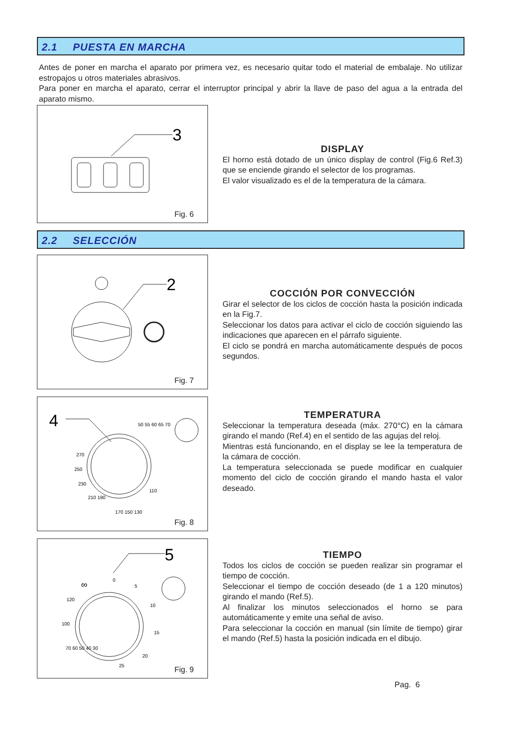2.1 PUESTA EN MARCHA
Antes de poner en marcha el aparato por primera vez, es necesario quitar todo el material de embalaje. No utilizar estropajos u otros materiales abrasivos.
Para poner en marcha el aparato, cerrar el interruptor principal y abrir la llave de paso del agua a la entrada del aparato mismo.
3
Fig. 6
DISPLAY
El horno está dotado de un único display de control (Fig.6 Ref.3) que se enciende girando el selector de los programas.
El valor visualizado es el de la temperatura de la cámara.
2.2 SELECCIÓN
2
Fig. 7
COCCIÓN POR CONVECCIÓN
Girar el selector de los ciclos de cocción hasta la posición indicada en la Fig.7.
Seleccionar los datos para activar el ciclo de cocción siguiendo las indicaciones que aparecen en el párrafo siguiente.
El ciclo se pondrá en marcha automáticamente después de pocos segundos.
4
50 55 60 65 70
270
250
230
210 190
170 150 130
110
Fig. 8
TEMPERATURA
Seleccionar la temperatura deseada (máx. 270°C) en la cámara girando el mando (Ref.4) en el sentido de las agujas del reloj.
Mientras está funcionando, en el display se lee la temperatura de la cámara de cocción.
La temperatura seleccionada se puede modificar en cualquier momento del ciclo de cocción girando el mando hasta el valor deseado.
5
0
5
10
15
20
25
120
100
70 60 50 40 30
∞
Fig. 9
TIEMPO
Todos los ciclos de cocción se pueden realizar sin programar el tiempo de cocción.
Seleccionar el tiempo de cocción deseado (de 1 a 120 minutos) girando el mando (Ref.5).
Al finalizar los minutos seleccionados el horno se para automáticamente y emite una señal de aviso.
Para seleccionar la cocción en manual (sin límite de tiempo) girar el mando (Ref.5) hasta la posición indicada en el dibujo.
Pag. 6